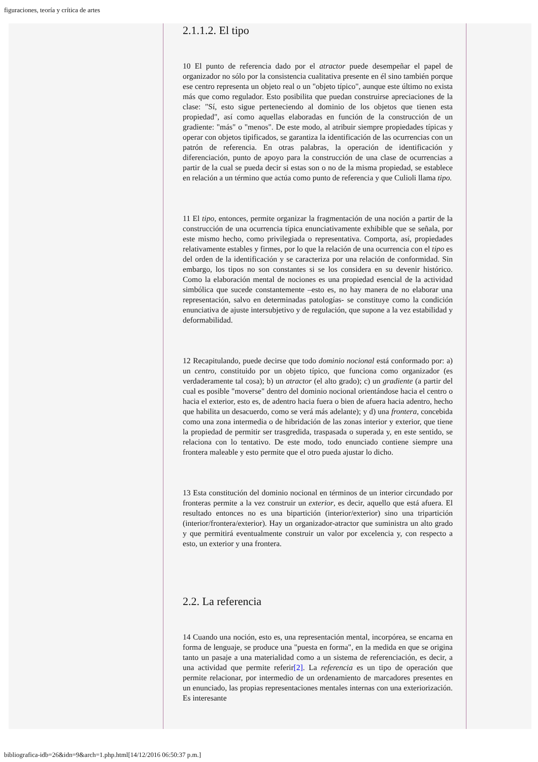figuraciones, teoría y crítica de artes
2.1.1.2. El tipo
10 El punto de referencia dado por el atractor puede desempeñar el papel de organizador no sólo por la consistencia cualitativa presente en él sino también porque ese centro representa un objeto real o un "objeto típico", aunque este último no exista más que como regulador. Esto posibilita que puedan construirse apreciaciones de la clase: "Sí, esto sigue perteneciendo al dominio de los objetos que tienen esta propiedad", así como aquellas elaboradas en función de la construcción de un gradiente: "más" o "menos". De este modo, al atribuir siempre propiedades típicas y operar con objetos tipificados, se garantiza la identificación de las ocurrencias con un patrón de referencia. En otras palabras, la operación de identificación y diferenciación, punto de apoyo para la construcción de una clase de ocurrencias a partir de la cual se pueda decir si estas son o no de la misma propiedad, se establece en relación a un término que actúa como punto de referencia y que Culioli llama tipo.
11 El tipo, entonces, permite organizar la fragmentación de una noción a partir de la construcción de una ocurrencia típica enunciativamente exhibible que se señala, por este mismo hecho, como privilegiada o representativa. Comporta, así, propiedades relativamente estables y firmes, por lo que la relación de una ocurrencia con el tipo es del orden de la identificación y se caracteriza por una relación de conformidad. Sin embargo, los tipos no son constantes si se los considera en su devenir histórico. Como la elaboración mental de nociones es una propiedad esencial de la actividad simbólica que sucede constantemente –esto es, no hay manera de no elaborar una representación, salvo en determinadas patologías- se constituye como la condición enunciativa de ajuste intersubjetivo y de regulación, que supone a la vez estabilidad y deformabilidad.
12 Recapitulando, puede decirse que todo dominio nocional está conformado por: a) un centro, constituido por un objeto típico, que funciona como organizador (es verdaderamente tal cosa); b) un atractor (el alto grado); c) un gradiente (a partir del cual es posible "moverse" dentro del dominio nocional orientándose hacia el centro o hacia el exterior, esto es, de adentro hacia fuera o bien de afuera hacia adentro, hecho que habilita un desacuerdo, como se verá más adelante); y d) una frontera, concebida como una zona intermedia o de hibridación de las zonas interior y exterior, que tiene la propiedad de permitir ser trasgredida, traspasada o superada y, en este sentido, se relaciona con lo tentativo. De este modo, todo enunciado contiene siempre una frontera maleable y esto permite que el otro pueda ajustar lo dicho.
13 Esta constitución del dominio nocional en términos de un interior circundado por fronteras permite a la vez construir un exterior, es decir, aquello que está afuera. El resultado entonces no es una bipartición (interior/exterior) sino una tripartición (interior/frontera/exterior). Hay un organizador-atractor que suministra un alto grado y que permitirá eventualmente construir un valor por excelencia y, con respecto a esto, un exterior y una frontera.
2.2. La referencia
14 Cuando una noción, esto es, una representación mental, incorpórea, se encarna en forma de lenguaje, se produce una "puesta en forma", en la medida en que se origina tanto un pasaje a una materialidad como a un sistema de referenciación, es decir, a una actividad que permite referir[2]. La referencia es un tipo de operación que permite relacionar, por intermedio de un ordenamiento de marcadores presentes en un enunciado, las propias representaciones mentales internas con una exteriorización. Es interesante
bibliografica-idb=26&idn=9&arch=1.php.html[14/12/2016 06:50:37 p.m.]